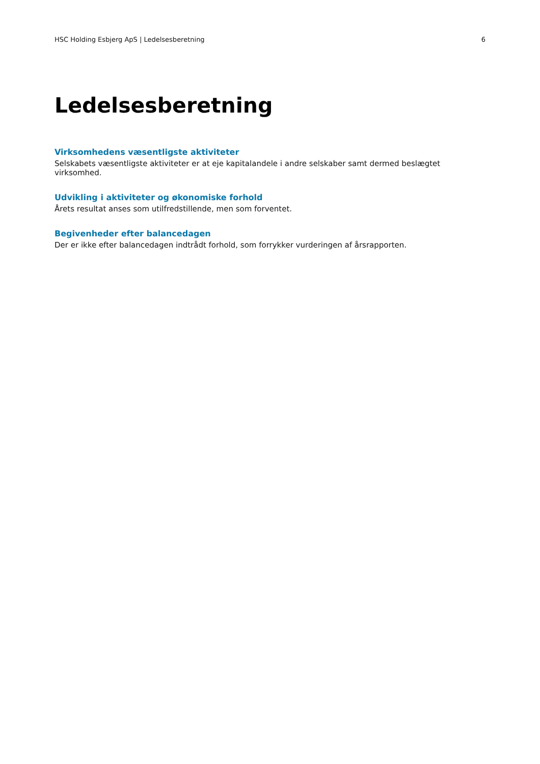HSC Holding Esbjerg ApS | Ledelsesberetning 6
Ledelsesberetning
Virksomhedens væsentligste aktiviteter
Selskabets væsentligste aktiviteter er at eje kapitalandele i andre selskaber samt dermed beslægtet virksomhed.
Udvikling i aktiviteter og økonomiske forhold
Årets resultat anses som utilfredstillende, men som forventet.
Begivenheder efter balancedagen
Der er ikke efter balancedagen indtrådt forhold, som forrykker vurderingen af årsrapporten.